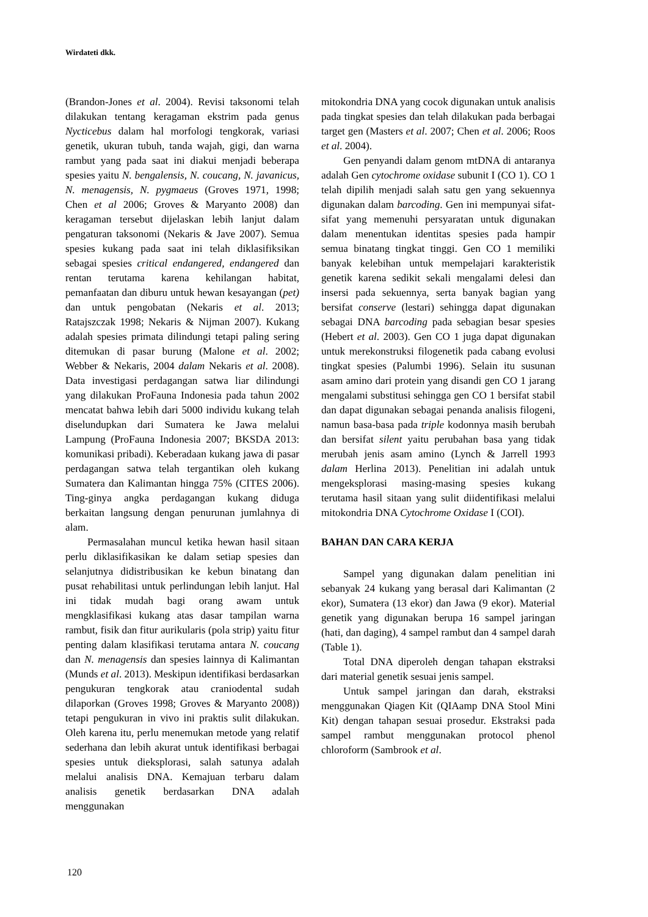Wirdateti dkk.
(Brandon-Jones et al. 2004). Revisi taksonomi telah dilakukan tentang keragaman ekstrim pada genus Nycticebus dalam hal morfologi tengkorak, variasi genetik, ukuran tubuh, tanda wajah, gigi, dan warna rambut yang pada saat ini diakui menjadi beberapa spesies yaitu N. bengalensis, N. coucang, N. javanicus, N. menagensis, N. pygmaeus (Groves 1971, 1998; Chen et al 2006; Groves & Maryanto 2008) dan keragaman tersebut dijelaskan lebih lanjut dalam pengaturan taksonomi (Nekaris & Jave 2007). Semua spesies kukang pada saat ini telah diklasifiksikan sebagai spesies critical endangered, endangered dan rentan terutama karena kehilangan habitat, pemanfaatan dan diburu untuk hewan kesayangan (pet) dan untuk pengobatan (Nekaris et al. 2013; Ratajszczak 1998; Nekaris & Nijman 2007). Kukang adalah spesies primata dilindungi tetapi paling sering ditemukan di pasar burung (Malone et al. 2002; Webber & Nekaris, 2004 dalam Nekaris et al. 2008). Data investigasi perdagangan satwa liar dilindungi yang dilakukan ProFauna Indonesia pada tahun 2002 mencatat bahwa lebih dari 5000 individu kukang telah diselundupkan dari Sumatera ke Jawa melalui Lampung (ProFauna Indonesia 2007; BKSDA 2013: komunikasi pribadi). Keberadaan kukang jawa di pasar perdagangan satwa telah tergantikan oleh kukang Sumatera dan Kalimantan hingga 75% (CITES 2006). Ting-ginya angka perdagangan kukang diduga berkaitan langsung dengan penurunan jumlahnya di alam.
Permasalahan muncul ketika hewan hasil sitaan perlu diklasifikasikan ke dalam setiap spesies dan selanjutnya didistribusikan ke kebun binatang dan pusat rehabilitasi untuk perlindungan lebih lanjut. Hal ini tidak mudah bagi orang awam untuk mengklasifikasi kukang atas dasar tampilan warna rambut, fisik dan fitur aurikularis (pola strip) yaitu fitur penting dalam klasifikasi terutama antara N. coucang dan N. menagensis dan spesies lainnya di Kalimantan (Munds et al. 2013). Meskipun identifikasi berdasarkan pengukuran tengkorak atau craniodental sudah dilaporkan (Groves 1998; Groves & Maryanto 2008)) tetapi pengukuran in vivo ini praktis sulit dilakukan. Oleh karena itu, perlu menemukan metode yang relatif sederhana dan lebih akurat untuk identifikasi berbagai spesies untuk dieksplorasi, salah satunya adalah melalui analisis DNA. Kemajuan terbaru dalam analisis genetik berdasarkan DNA adalah menggunakan
mitokondria DNA yang cocok digunakan untuk analisis pada tingkat spesies dan telah dilakukan pada berbagai target gen (Masters et al. 2007; Chen et al. 2006; Roos et al. 2004).
Gen penyandi dalam genom mtDNA di antaranya adalah Gen cytochrome oxidase subunit I (CO 1). CO 1 telah dipilih menjadi salah satu gen yang sekuennya digunakan dalam barcoding. Gen ini mempunyai sifat-sifat yang memenuhi persyaratan untuk digunakan dalam menentukan identitas spesies pada hampir semua binatang tingkat tinggi. Gen CO 1 memiliki banyak kelebihan untuk mempelajari karakteristik genetik karena sedikit sekali mengalami delesi dan insersi pada sekuennya, serta banyak bagian yang bersifat conserve (lestari) sehingga dapat digunakan sebagai DNA barcoding pada sebagian besar spesies (Hebert et al. 2003). Gen CO 1 juga dapat digunakan untuk merekonstruksi filogenetik pada cabang evolusi tingkat spesies (Palumbi 1996). Selain itu susunan asam amino dari protein yang disandi gen CO 1 jarang mengalami substitusi sehingga gen CO 1 bersifat stabil dan dapat digunakan sebagai penanda analisis filogeni, namun basa-basa pada triple kodonnya masih berubah dan bersifat silent yaitu perubahan basa yang tidak merubah jenis asam amino (Lynch & Jarrell 1993 dalam Herlina 2013). Penelitian ini adalah untuk mengeksplorasi masing-masing spesies kukang terutama hasil sitaan yang sulit diidentifikasi melalui mitokondria DNA Cytochrome Oxidase I (COI).
BAHAN DAN CARA KERJA
Sampel yang digunakan dalam penelitian ini sebanyak 24 kukang yang berasal dari Kalimantan (2 ekor), Sumatera (13 ekor) dan Jawa (9 ekor). Material genetik yang digunakan berupa 16 sampel jaringan (hati, dan daging), 4 sampel rambut dan 4 sampel darah (Table 1).
Total DNA diperoleh dengan tahapan ekstraksi dari material genetik sesuai jenis sampel.
Untuk sampel jaringan dan darah, ekstraksi menggunakan Qiagen Kit (QIAamp DNA Stool Mini Kit) dengan tahapan sesuai prosedur. Ekstraksi pada sampel rambut menggunakan protocol phenol chloroform (Sambrook et al.
120